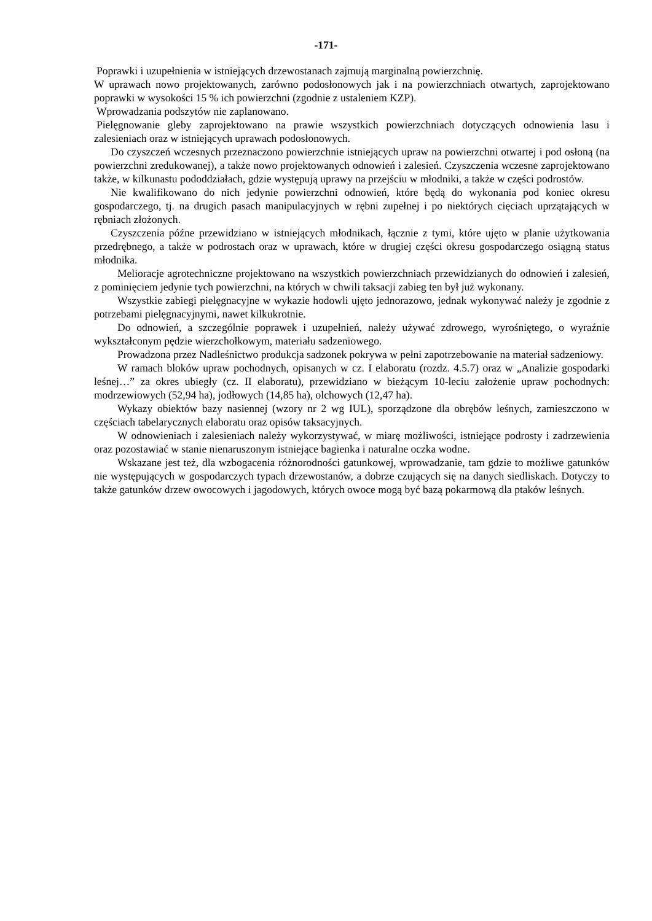-171-
Poprawki i uzupełnienia w istniejących drzewostanach zajmują marginalną powierzchnię.
W uprawach nowo projektowanych, zarówno podosłonowych jak i na powierzchniach otwartych, zaprojektowano poprawki w wysokości 15 % ich powierzchni (zgodnie z ustaleniem KZP).
Wprowadzania podszytów nie zaplanowano.
Pielęgnowanie gleby zaprojektowano na prawie wszystkich powierzchniach dotyczących odnowienia lasu i zalesieniach oraz w istniejących uprawach podosłonowych.
Do czyszczeń wczesnych przeznaczono powierzchnie istniejących upraw na powierzchni otwartej i pod osłoną (na powierzchni zredukowanej), a także nowo projektowanych odnowień i zalesień. Czyszczenia wczesne zaprojektowano także, w kilkunastu pododdziałach, gdzie występują uprawy na przejściu w młodniki, a także w części podrostów.
Nie kwalifikowano do nich jedynie powierzchni odnowień, które będą do wykonania pod koniec okresu gospodarczego, tj. na drugich pasach manipulacyjnych w rębni zupełnej i po niektórych cięciach uprzątających w rębniach złożonych.
Czyszczenia późne przewidziano w istniejących młodnikach, łącznie z tymi, które ujęto w planie użytkowania przedrębnego, a także w podrostach oraz w uprawach, które w drugiej części okresu gospodarczego osiągną status młodnika.
Melioracje agrotechniczne projektowano na wszystkich powierzchniach przewidzianych do odnowień i zalesień, z pominięciem jedynie tych powierzchni, na których w chwili taksacji zabieg ten był już wykonany.
Wszystkie zabiegi pielęgnacyjne w wykazie hodowli ujęto jednorazowo, jednak wykonywać należy je zgodnie z potrzebami pielęgnacyjnymi, nawet kilkukrotnie.
Do odnowień, a szczególnie poprawek i uzupełnień, należy używać zdrowego, wyrośniętego, o wyraźnie wykształconym pędzie wierzchołkowym, materiału sadzeniowego.
Prowadzona przez Nadleśnictwo produkcja sadzonek pokrywa w pełni zapotrzebowanie na materiał sadzeniowy.
W ramach bloków upraw pochodnych, opisanych w cz. I elaboratu (rozdz. 4.5.7) oraz w „Analizie gospodarki leśnej…” za okres ubiegły (cz. II elaboratu), przewidziano w bieżącym 10-leciu założenie upraw pochodnych: modrzewiowych (52,94 ha), jodłowych (14,85 ha), olchowych (12,47 ha).
Wykazy obiektów bazy nasiennej (wzory nr 2 wg IUL), sporządzone dla obrębów leśnych, zamieszczono w częściach tabelarycznych elaboratu oraz opisów taksacyjnych.
W odnowieniach i zalesieniach należy wykorzystywać, w miarę możliwości, istniejące podrosty i zadrzewienia oraz pozostawiać w stanie nienaruszonym istniejące bagienka i naturalne oczka wodne.
Wskazane jest też, dla wzbogacenia różnorodności gatunkowej, wprowadzanie, tam gdzie to możliwe gatunków nie występujących w gospodarczych typach drzewostanów, a dobrze czujących się na danych siedliskach. Dotyczy to także gatunków drzew owocowych i jagodowych, których owoce mogą być bazą pokarmową dla ptaków leśnych.